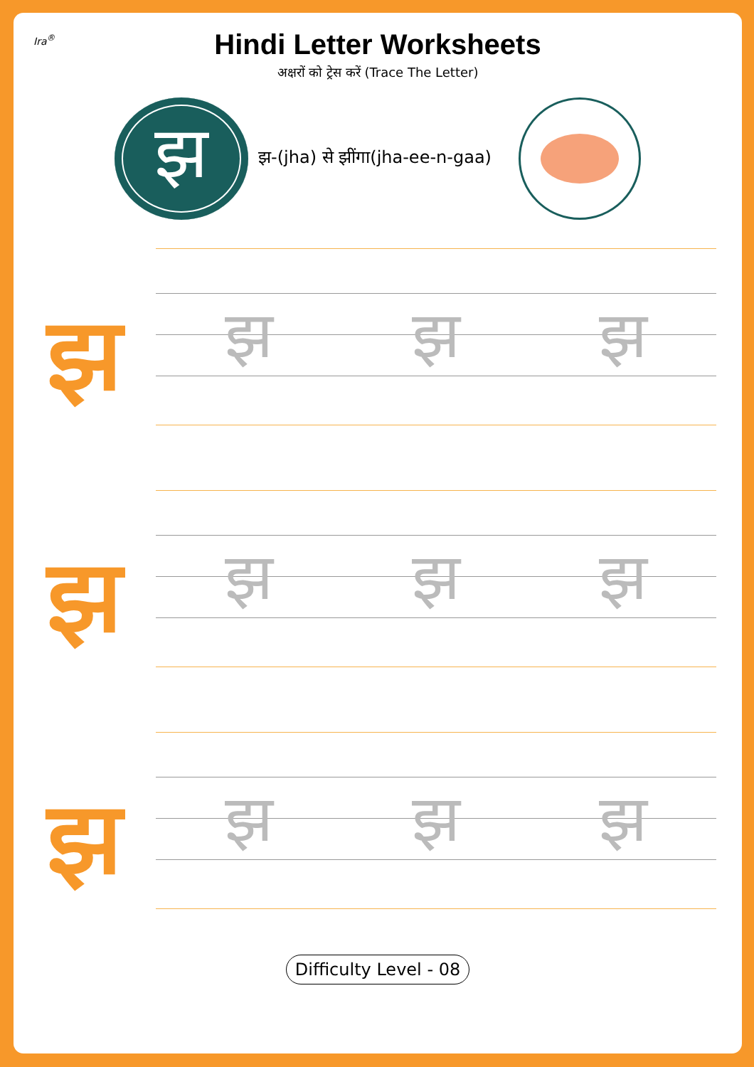Ira<sup>®</sup>
Hindi Letter Worksheets
अक्षरों को ट्रेस करें (Trace The Letter)
झ
झ-(jha) से झींगा(jha-ee-n-gaa)
झ
झ झ झ
झ
झ झ झ
झ
झ झ झ
Difficulty Level - 08